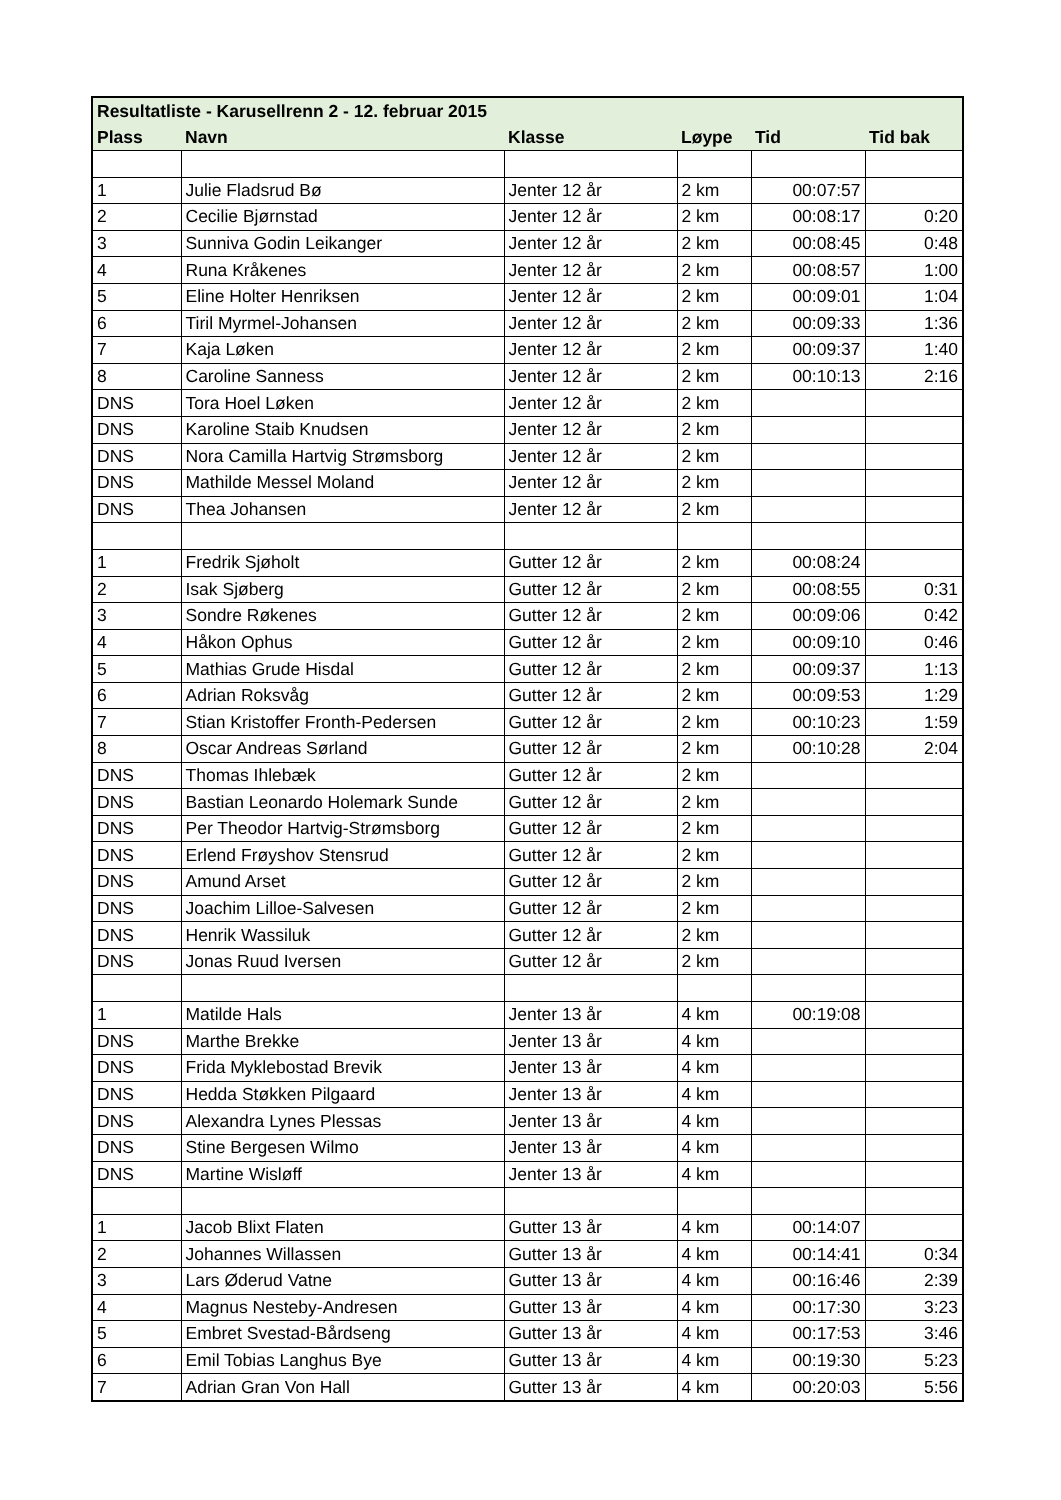| Resultatliste - Karusellrenn 2 - 12. februar 2015 | | | | | |
| --- | --- | --- | --- | --- | --- |
| Plass | Navn | Klasse | Løype | Tid | Tid bak |
| 1 | Julie Fladsrud Bø | Jenter 12 år | 2 km | 00:07:57 | |
| 2 | Cecilie Bjørnstad | Jenter 12 år | 2 km | 00:08:17 | 0:20 |
| 3 | Sunniva Godin Leikanger | Jenter 12 år | 2 km | 00:08:45 | 0:48 |
| 4 | Runa Kråkenes | Jenter 12 år | 2 km | 00:08:57 | 1:00 |
| 5 | Eline Holter Henriksen | Jenter 12 år | 2 km | 00:09:01 | 1:04 |
| 6 | Tiril Myrmel-Johansen | Jenter 12 år | 2 km | 00:09:33 | 1:36 |
| 7 | Kaja Løken | Jenter 12 år | 2 km | 00:09:37 | 1:40 |
| 8 | Caroline Sanness | Jenter 12 år | 2 km | 00:10:13 | 2:16 |
| DNS | Tora Hoel Løken | Jenter 12 år | 2 km | | |
| DNS | Karoline Staib Knudsen | Jenter 12 år | 2 km | | |
| DNS | Nora Camilla Hartvig Strømsborg | Jenter 12 år | 2 km | | |
| DNS | Mathilde Messel Moland | Jenter 12 år | 2 km | | |
| DNS | Thea Johansen | Jenter 12 år | 2 km | | |
| 1 | Fredrik Sjøholt | Gutter 12 år | 2 km | 00:08:24 | |
| 2 | Isak Sjøberg | Gutter 12 år | 2 km | 00:08:55 | 0:31 |
| 3 | Sondre Røkenes | Gutter 12 år | 2 km | 00:09:06 | 0:42 |
| 4 | Håkon Ophus | Gutter 12 år | 2 km | 00:09:10 | 0:46 |
| 5 | Mathias Grude Hisdal | Gutter 12 år | 2 km | 00:09:37 | 1:13 |
| 6 | Adrian Roksvåg | Gutter 12 år | 2 km | 00:09:53 | 1:29 |
| 7 | Stian Kristoffer Fronth-Pedersen | Gutter 12 år | 2 km | 00:10:23 | 1:59 |
| 8 | Oscar Andreas Sørland | Gutter 12 år | 2 km | 00:10:28 | 2:04 |
| DNS | Thomas Ihlebæk | Gutter 12 år | 2 km | | |
| DNS | Bastian Leonardo Holemark Sunde | Gutter 12 år | 2 km | | |
| DNS | Per Theodor Hartvig-Strømsborg | Gutter 12 år | 2 km | | |
| DNS | Erlend Frøyshov Stensrud | Gutter 12 år | 2 km | | |
| DNS | Amund Arset | Gutter 12 år | 2 km | | |
| DNS | Joachim Lilloe-Salvesen | Gutter 12 år | 2 km | | |
| DNS | Henrik Wassiluk | Gutter 12 år | 2 km | | |
| DNS | Jonas Ruud Iversen | Gutter 12 år | 2 km | | |
| 1 | Matilde Hals | Jenter 13 år | 4 km | 00:19:08 | |
| DNS | Marthe Brekke | Jenter 13 år | 4 km | | |
| DNS | Frida Myklebostad Brevik | Jenter 13 år | 4 km | | |
| DNS | Hedda Støkken Pilgaard | Jenter 13 år | 4 km | | |
| DNS | Alexandra Lynes Plessas | Jenter 13 år | 4 km | | |
| DNS | Stine Bergesen Wilmo | Jenter 13 år | 4 km | | |
| DNS | Martine Wisløff | Jenter 13 år | 4 km | | |
| 1 | Jacob Blixt Flaten | Gutter 13 år | 4 km | 00:14:07 | |
| 2 | Johannes Willassen | Gutter 13 år | 4 km | 00:14:41 | 0:34 |
| 3 | Lars Øderud Vatne | Gutter 13 år | 4 km | 00:16:46 | 2:39 |
| 4 | Magnus Nesteby-Andresen | Gutter 13 år | 4 km | 00:17:30 | 3:23 |
| 5 | Embret Svestad-Bårdseng | Gutter 13 år | 4 km | 00:17:53 | 3:46 |
| 6 | Emil Tobias Langhus Bye | Gutter 13 år | 4 km | 00:19:30 | 5:23 |
| 7 | Adrian Gran Von Hall | Gutter 13 år | 4 km | 00:20:03 | 5:56 |